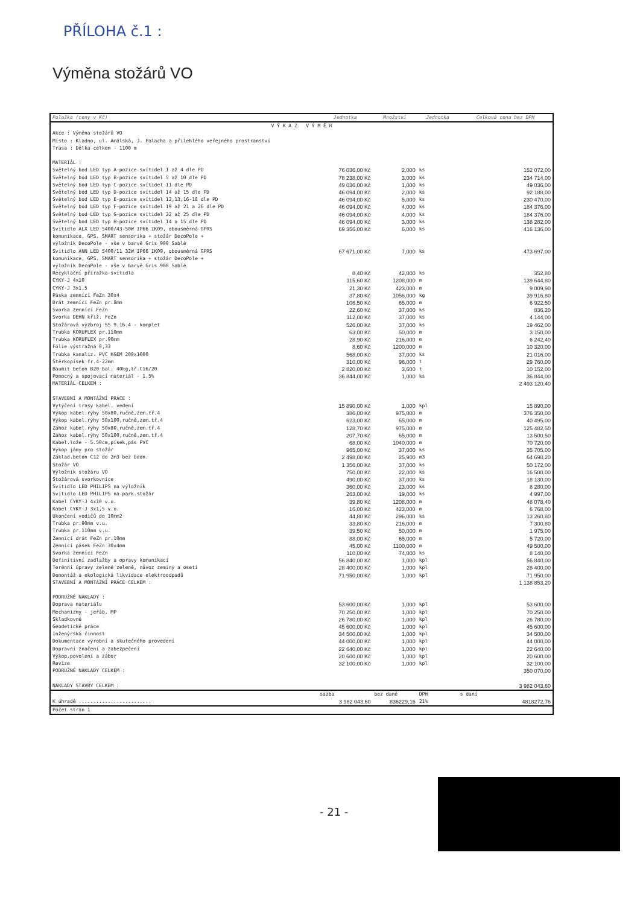PŘÍLOHA č.1 :
Výměna stožárů VO
| Položka (ceny v Kč) | Jednotka | Množství | Jednotka | Celková cena bez DPH |
| --- | --- | --- | --- | --- |
| V Ý K A Z V Ý M Ě R | | | | |
| Akce : Výměna stožárů VO | | | | |
| Místo : Kladno, ul. Amálská, J. Palacha a přilehlého veřejného prostranství | | | | |
| Trasa : Délka celkem - 1100 m | | | | |
| MATERIÁL : | | | | |
| Světelný bod LED typ A-pozice svítidel 1 až 4 dle PD | 76 036,00 Kč | 2,000 | ks | 152 072,00 |
| Světelný bod LED typ B-pozice svítidel 5 až 10 dle PD | 78 238,00 Kč | 3,000 | ks | 234 714,00 |
| Světelný bod LED typ C-pozice svítidel 11 dle PD | 49 036,00 Kč | 1,000 | ks | 49 036,00 |
| Světelný bod LED typ D-pozice svítidel 14 až 15 dle PD | 46 094,00 Kč | 2,000 | ks | 92 188,00 |
| Světelný bod LED typ E-pozice svítidel 12,13,16-18 dle PD | 46 094,00 Kč | 5,000 | ks | 230 470,00 |
| Světelný bod LED typ F-pozice svítidel 19 až 21 a 26 dle PD | 46 094,00 Kč | 4,000 | ks | 184 376,00 |
| Světelný bod LED typ G-pozice svítidel 22 až 25 dle PD | 46 094,00 Kč | 4,000 | ks | 184 376,00 |
| Světelný bod LED typ H-pozice svítidel 14 a 15 dle PD | 46 094,00 Kč | 3,000 | ks | 138 282,00 |
| Svítidlo ALX LED 5400/43-50W IP66 IK09, obousměrná GPRS | 69 356,00 Kč | 6,000 | ks | 416 136,00 |
| komunikace, GPS. SMART sensorika + stožár DecoPole + | | | | |
| výložník DecoPole - vše v barvě Gris 900 Sablé | | | | |
| Svítidlo ANN LED 5400/11 32W IP66 IK09, obousměrná GPRS | 67 671,00 Kč | 7,000 | ks | 473 697,00 |
| komunikace, GPS. SMART sensorika + stožár DecoPole + | | | | |
| výložník DecoPole - vše v barvě Gris 900 Sablé | | | | |
| Recyklační příražka svítidla | 8,40 Kč | 42,000 | ks | 352,80 |
| CYKY-J 4x10 | 115,60 Kč | 1208,000 | m | 139 644,80 |
| CYKY-J 3x1,5 | 21,30 Kč | 423,000 | m | 9 009,90 |
| Páska zemnící FeZn 30x4 | 37,80 Kč | 1056,000 | kg | 39 916,80 |
| Drát zemnící FeZn pr.8mm | 106,50 Kč | 65,000 | m | 6 922,50 |
| Svorka zemnící FeZn | 22,60 Kč | 37,000 | ks | 836,20 |
| Svorka DEHN křiž. FeZn | 112,00 Kč | 37,000 | ks | 4 144,00 |
| Stožárová výzbroj SS 9.16.4 - komplet | 526,00 Kč | 37,000 | ks | 19 462,00 |
| Trubka KORUFLEX pr.110mm | 63,00 Kč | 50,000 | m | 3 150,00 |
| Trubka KORUFLEX pr.90mm | 28,90 Kč | 216,000 | m | 6 242,40 |
| Fólie výstražná 0,33 | 8,60 Kč | 1200,000 | m | 10 320,00 |
| Trubka kanaliz. PVC KGEM 200x1000 | 568,00 Kč | 37,000 | ks | 21 016,00 |
| Štěrkopísek fr.4-22mm | 310,00 Kč | 96,000 | t | 29 760,00 |
| Baumit beton B20 bal. 40kg,tř.C16/20 | 2 820,00 Kč | 3,600 | t | 10 152,00 |
| Pomocný a spojovací materiál - 1,5% | 36 844,00 Kč | 1,000 | ks | 36 844,00 |
| MATERIÁL CELKEM : | | | | 2 493 120,40 |
| STAVEBNÍ A MONTÁŽNÍ PRÁCE : | | | | |
| Vytýčení trasy kabel. vedení | 15 890,00 Kč | 1,000 | kpl | 15 890,00 |
| Výkop kabel.rýhy 50x80,ručně,zem.tř.4 | 386,00 Kč | 975,000 | m | 376 350,00 |
| Výkop kabel.rýhy 50x100,ručně,zem.tř.4 | 623,00 Kč | 65,000 | m | 40 495,00 |
| Zához kabel.rýhy 50x80,ručně,zem.tř.4 | 128,70 Kč | 975,000 | m | 125 482,50 |
| Zához kabel.rýhy 50x100,ručně,zem.tř.4 | 207,70 Kč | 65,000 | m | 13 500,50 |
| Kabel.lože - 5.50cm,písek,pás PVC | 68,00 Kč | 1040,000 | m | 70 720,00 |
| Výkop jámy pro stožár | 965,00 Kč | 37,000 | ks | 35 705,00 |
| Základ.beton C12 do 2m3 bez bedn. | 2 498,00 Kč | 25,900 | m3 | 64 698,20 |
| Stožár VO | 1 356,00 Kč | 37,000 | ks | 50 172,00 |
| Výložník stožáru VO | 750,00 Kč | 22,000 | ks | 16 500,00 |
| Stožárová svorkovnice | 490,00 Kč | 37,000 | ks | 18 130,00 |
| Svítidlo LED PHILIPS na výložník | 360,00 Kč | 23,000 | ks | 8 280,00 |
| Svítidlo LED PHILIPS na park.stožár | 263,00 Kč | 19,000 | ks | 4 997,00 |
| Kabel CYKY-J 4x10 v.u. | 39,80 Kč | 1208,000 | m | 48 078,40 |
| Kabel CYKY-J 3x1,5 v.u. | 16,00 Kč | 423,000 | m | 6 768,00 |
| Ukončení vodičů do 10mm2 | 44,80 Kč | 296,000 | ks | 13 260,80 |
| Trubka pr.90mm v.u. | 33,80 Kč | 216,000 | m | 7 300,80 |
| Trubka pr.110mm v.u. | 39,50 Kč | 50,000 | m | 1 975,00 |
| Zemnící drát FeZn pr.10mm | 88,00 Kč | 65,000 | m | 5 720,00 |
| Zemnící pásek FeZn 30x4mm | 45,00 Kč | 1100,000 | m | 49 500,00 |
| Svorka zemnící FeZn | 110,00 Kč | 74,000 | ks | 8 140,00 |
| Definitivní zadlažby a opravy komunikací | 56 840,00 Kč | 1,000 | kpl | 56 840,00 |
| Terénní úpravy zelené zeleně, návoz zeminy a osetí | 28 400,00 Kč | 1,000 | kpl | 28 400,00 |
| Demontáž a ekologická likvidace elektroodpadů | 71 950,00 Kč | 1,000 | kpl | 71 950,00 |
| STAVEBNÍ A MONTÁŽNÍ PRÁCE CELKEM : | | | | 1 138 853,20 |
| PODRUŽNÉ NÁKLADY : | | | | |
| Doprava materiálu | 53 600,00 Kč | 1,000 | kpl | 53 600,00 |
| Mechanizmy - jeřáb, MP | 70 250,00 Kč | 1,000 | kpl | 70 250,00 |
| Skladkovné | 26 780,00 Kč | 1,000 | kpl | 26 780,00 |
| Geodetické práce | 45 600,00 Kč | 1,000 | kpl | 45 600,00 |
| Inženýrská činnost | 34 500,00 Kč | 1,000 | kpl | 34 500,00 |
| Dokumentace výrobní a skutečného provedení | 44 000,00 Kč | 1,000 | kpl | 44 000,00 |
| Dopravní značení a zabezpečení | 22 640,00 Kč | 1,000 | kpl | 22 640,00 |
| Výkop.povolení a zábor | 20 600,00 Kč | 1,000 | kpl | 20 600,00 |
| Revize | 32 100,00 Kč | 1,000 | kpl | 32 100,00 |
| PODRUŽNÉ NÁKLADY CELKEM : | | | | 350 070,00 |
| NÁKLADY STAVBY CELKEM : | | | | 3 982 043,60 |
| | sazba | bez daně | DPH | s daní |
| K úhradě ......................... | 3 982 043,60 | 836229,16 | 21% | 4818272,76 |
| Počet stran 1 | | | | |
- 21 -